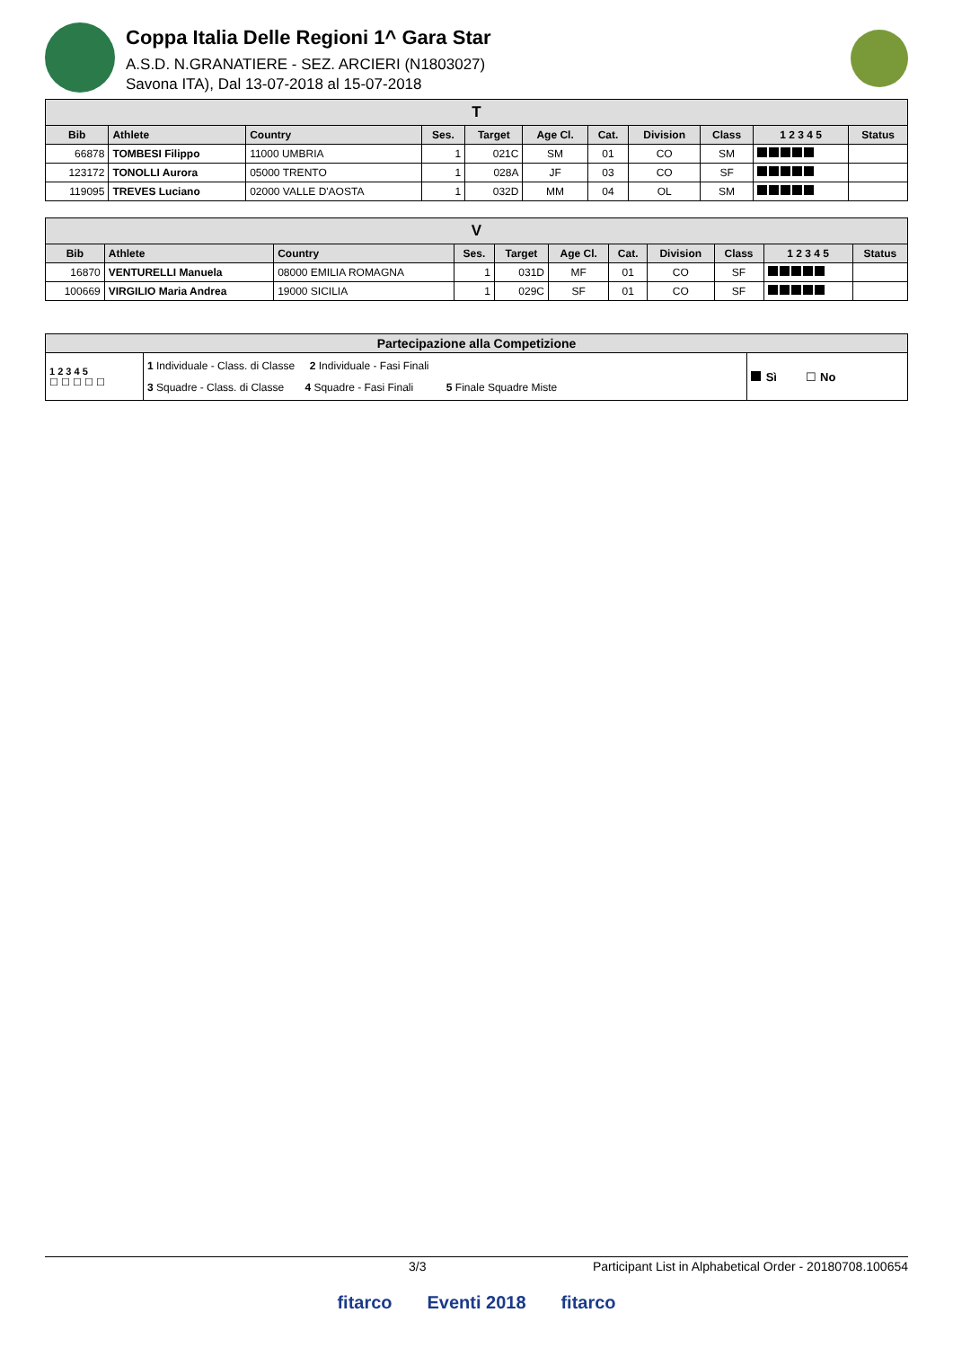Coppa Italia Delle Regioni 1^ Gara Star
A.S.D. N.GRANATIERE - SEZ. ARCIERI (N1803027)
Savona ITA), Dal 13-07-2018 al 15-07-2018
| T | | | | | | | | | | |
| Bib | Athlete | Country | Ses. | Target | Age Cl. | Cat. | Division | Class | 1 2 3 4 5 | Status |
| 66878 | TOMBESI Filippo | 11000 UMBRIA | 1 | 021C | SM | 01 | CO | SM | | |
| 123172 | TONOLLI Aurora | 05000 TRENTO | 1 | 028A | JF | 03 | CO | SF | | |
| 119095 | TREVES Luciano | 02000 VALLE D'AOSTA | 1 | 032D | MM | 04 | OL | SM | | |
| V | | | | | | | | | | |
| Bib | Athlete | Country | Ses. | Target | Age Cl. | Cat. | Division | Class | 1 2 3 4 5 | Status |
| 16870 | VENTURELLI Manuela | 08000 EMILIA ROMAGNA | 1 | 031D | MF | 01 | CO | SF | | |
| 100669 | VIRGILIO Maria Andrea | 19000 SICILIA | 1 | 029C | SF | 01 | CO | SF | | |
| Partecipazione alla Competizione | | |
| 1 2 3 4 5 ☐ ☐ ☐ ☐ ☐ | 1 Individuale - Class. di Classe 2 Individuale - Fasi Finali 3 Squadre - Class. di Classe 4 Squadre - Fasi Finali 5 Finale Squadre Miste | Sì ☐ No |
3/3 Participant List in Alphabetical Order - 20180708.100654
fitarco Eventi 2018 fitarco